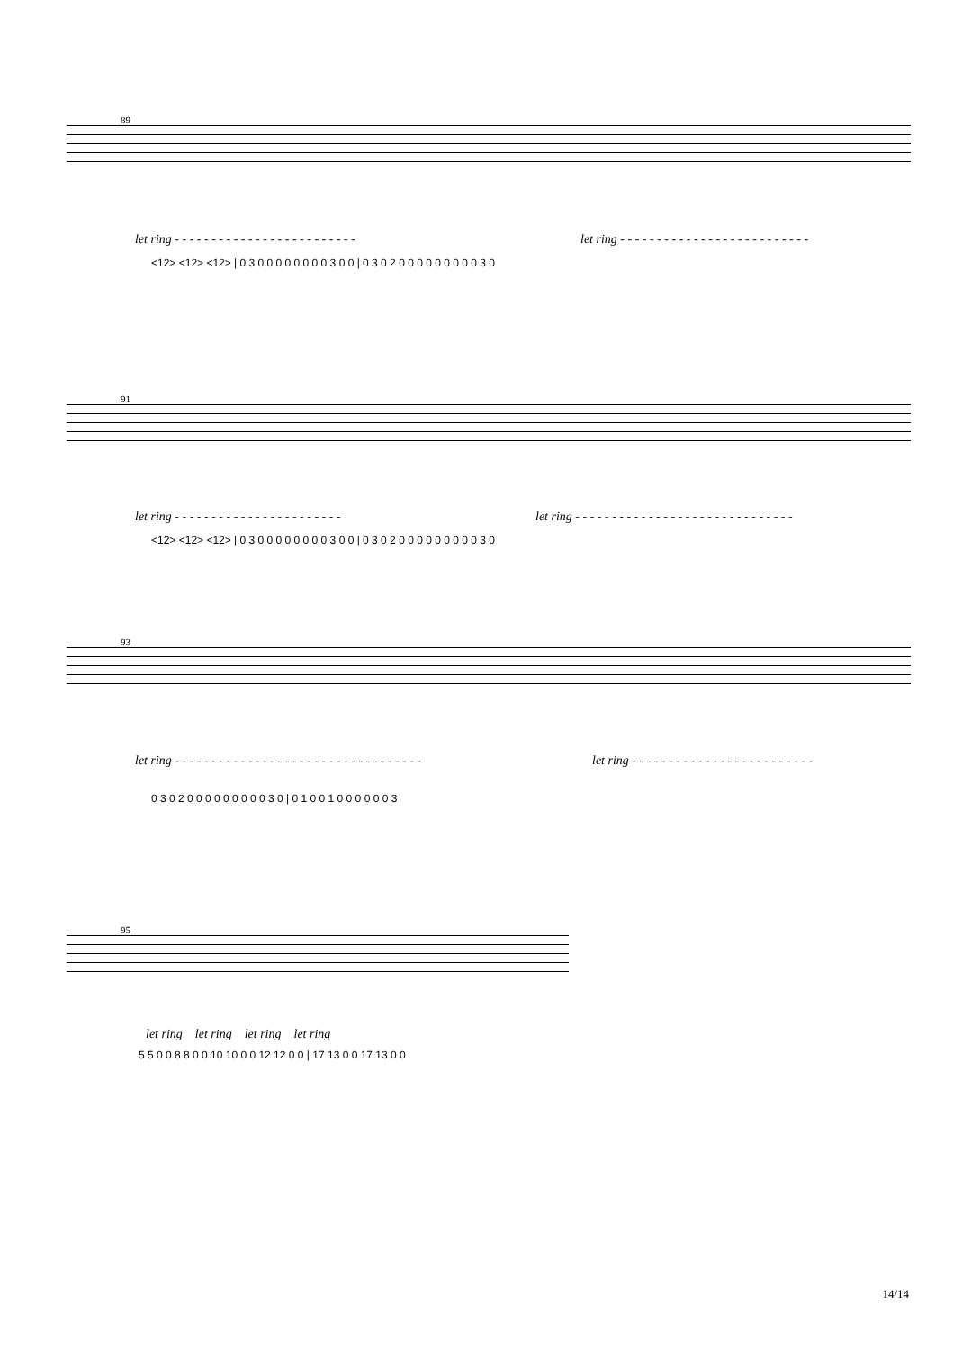89
let ring - - - - - - - - - - - - - - - - - - - - - - - - -
let ring - - - - - - - - - - - - - - - - - - - - - - - - - -
<12> <12> <12> | 0 3 0 0 0 0 0 0 0 0 3 0 0 | 0 3 0 2 0 0 0 0 0 0 0 0 0 3 0
91
let ring - - - - - - - - - - - - - - - - - - - - - - -
let ring - - - - - - - - - - - - - - - - - - - - - - - - - - - - - -
<12> <12> <12> | 0 3 0 0 0 0 0 0 0 0 3 0 0 | 0 3 0 2 0 0 0 0 0 0 0 0 0 3 0
93
let ring - - - - - - - - - - - - - - - - - - - - - - - - - - - - - - - - - -
let ring - - - - - - - - - - - - - - - - - - - - - - - - -
0 3 0 2 0 0 0 0 0 0 0 0 0 3 0 | 0 1 0 0 1 0 0 0 0 0 0 3
95
let ring let ring let ring let ring
5 5 0 0 8 8 0 0 10 10 0 0 12 12 0 0 | 17 13 0 0 17 13 0 0
14/14